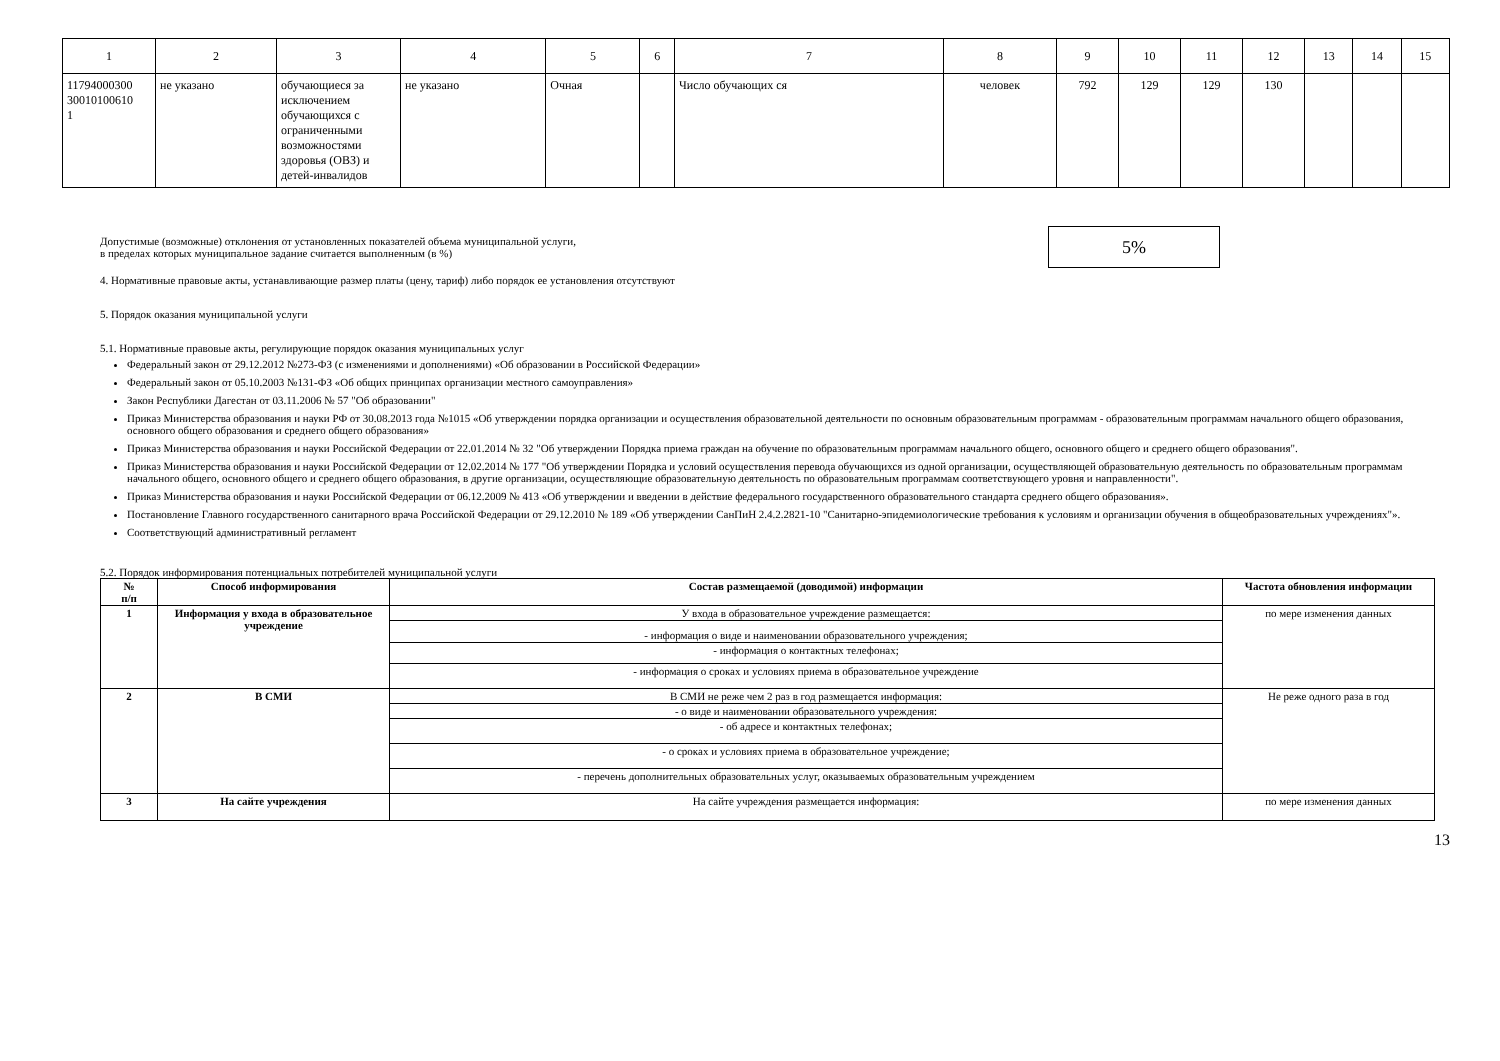| 1 | 2 | 3 | 4 | 5 | 6 | 7 | 8 | 9 | 10 | 11 | 12 | 13 | 14 | 15 |
| 11794000300 30010100610 1 | не указано | обучающиеся за исключением обучающихся с ограниченными возможностями здоровья (ОВЗ) и детей-инвалидов | не указано | Очная | | Число обучающих ся | человек | 792 | 129 | 129 | 130 | | | |
Допустимые (возможные) отклонения от установленных показателей объема муниципальной услуги,
в пределах которых муниципальное задание считается выполненным (в %)
5%
4. Нормативные правовые акты, устанавливающие размер платы (цену, тариф) либо порядок ее установления отсутствуют
5. Порядок оказания муниципальной услуги
5.1. Нормативные правовые акты, регулирующие порядок оказания муниципальных услуг
Федеральный закон от 29.12.2012 №273-ФЗ (с изменениями и дополнениями) «Об образовании в Российской Федерации»
Федеральный закон от 05.10.2003 №131-ФЗ «Об общих принципах организации местного самоуправления»
Закон Республики Дагестан от 03.11.2006 № 57 "Об образовании"
Приказ Министерства образования и науки РФ от 30.08.2013 года №1015 «Об утверждении порядка организации и осуществления образовательной деятельности по основным образовательным программам - образовательным программам начального общего образования, основного общего образования и среднего общего образования»
Приказ Министерства образования и науки Российской Федерации от 22.01.2014 № 32 "Об утверждении Порядка приема граждан на обучение по образовательным программам начального общего, основного общего и среднего общего образования".
Приказ Министерства образования и науки Российской Федерации от 12.02.2014 № 177 "Об утверждении Порядка и условий осуществления перевода обучающихся из одной организации, осуществляющей образовательную деятельность по образовательным программам начального общего, основного общего и среднего общего образования, в другие организации, осуществляющие образовательную деятельность по образовательным программам соответствующего уровня и направленности".
Приказ Министерства образования и науки Российской Федерации от 06.12.2009 № 413 «Об утверждении и введении в действие федерального государственного образовательного стандарта среднего общего образования».
Постановление Главного государственного санитарного врача Российской Федерации от 29.12.2010 № 189 «Об утверждении СанПиН 2.4.2.2821-10 "Санитарно-эпидемиологические требования к условиям и организации обучения в общеобразовательных учреждениях"».
Соответствующий административный регламент
5.2. Порядок информирования потенциальных потребителей муниципальной услуги
| № п/п | Способ информирования | Состав размещаемой (доводимой) информации | Частота обновления информации |
| --- | --- | --- | --- |
| 1 | Информация у входа в образовательное учреждение | У входа в образовательное учреждение размещается: | по мере изменения данных |
| | | - информация о виде и наименовании образовательного учреждения; | |
| | | - информация о контактных телефонах; | |
| | | - информация о сроках и условиях приема в образовательное учреждение | |
| 2 | В СМИ | В СМИ не реже чем 2 раз в год размещается информация: | Не реже одного раза в год |
| | | - о виде и наименовании образовательного учреждения: | |
| | | - об адресе и контактных телефонах; | |
| | | - о сроках и условиях приема в образовательное учреждение; | |
| | | - перечень дополнительных образовательных услуг, оказываемых образовательным учреждением | |
| 3 | На сайте учреждения | На сайте учреждения размещается информация: | по мере изменения данных |
13